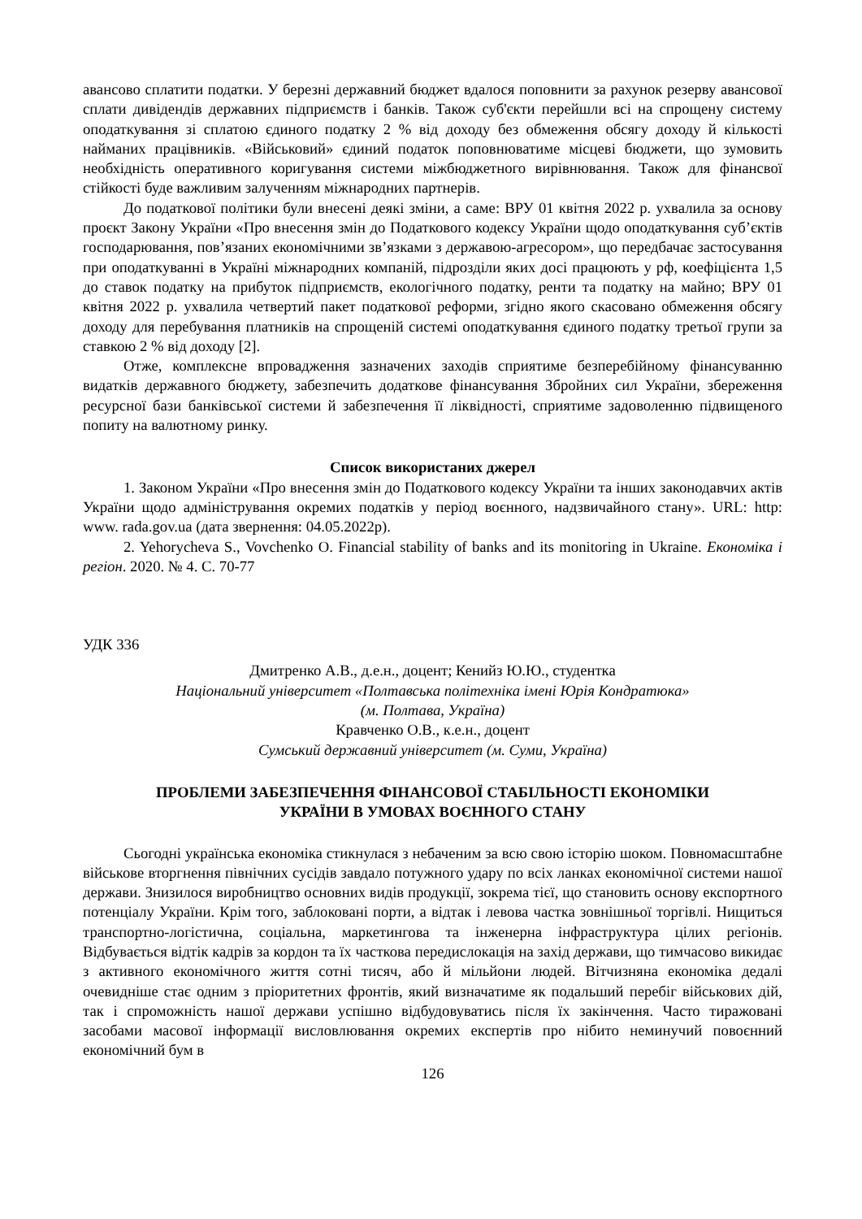авансово сплатити податки. У березні державний бюджет вдалося поповнити за рахунок резерву авансової сплати дивідендів державних підприємств і банків. Також суб'єкти перейшли всі на спрощену систему оподаткування зі сплатою єдиного податку 2 % від доходу без обмеження обсягу доходу й кількості найманих працівників. «Військовий» єдиний податок поповнюватиме місцеві бюджети, що зумовить необхідність оперативного коригування системи міжбюджетного вирівнювання. Також для фінансвої стійкості буде важливим залученням міжнародних партнерів.
До податкової політики були внесені деякі зміни, а саме: ВРУ 01 квітня 2022 р. ухвалила за основу проєкт Закону України «Про внесення змін до Податкового кодексу України щодо оподаткування суб’єктів господарювання, пов’язаних економічними зв’язками з державою-агресором», що передбачає застосування при оподаткуванні в Україні міжнародних компаній, підрозділи яких досі працюють у рф, коефіцієнта 1,5 до ставок податку на прибуток підприємств, екологічного податку, ренти та податку на майно; ВРУ 01 квітня 2022 р. ухвалила четвертий пакет податкової реформи, згідно якого скасовано обмеження обсягу доходу для перебування платників на спрощеній системі оподаткування єдиного податку третьої групи за ставкою 2 % від доходу [2].
Отже, комплексне впровадження зазначених заходів сприятиме безперебійному фінансуванню видатків державного бюджету, забезпечить додаткове фінансування Збройних сил України, збереження ресурсної бази банківської системи й забезпечення її ліквідності, сприятиме задоволенню підвищеного попиту на валютному ринку.
Список використаних джерел
1. Законом України «Про внесення змін до Податкового кодексу України та інших законодавчих актів України щодо адміністрування окремих податків у період воєнного, надзвичайного стану». URL: http: www. rada.gov.ua (дата звернення: 04.05.2022р).
2. Yehorycheva S., Vovchenko O. Financial stability of banks and its monitoring in Ukraine. Економіка і регіон. 2020. № 4. С. 70-77
УДК 336
Дмитренко А.В., д.е.н., доцент; Кенийз Ю.Ю., студентка
Національний університет «Полтавська політехніка імені Юрія Кондратюка»
(м. Полтава, Україна)
Кравченко О.В., к.е.н., доцент
Сумський державний університет (м. Суми, Україна)
ПРОБЛЕМИ ЗАБЕЗПЕЧЕННЯ ФІНАНСОВОЇ СТАБІЛЬНОСТІ ЕКОНОМІКИ
УКРАЇНИ В УМОВАХ ВОЄННОГО СТАНУ
Сьогодні українська економіка стикнулася з небаченим за всю свою історію шоком. Повномасштабне військове вторгнення північних сусідів завдало потужного удару по всіх ланках економічної системи нашої держави. Знизилося виробництво основних видів продукції, зокрема тієї, що становить основу експортного потенціалу України. Крім того, заблоковані порти, а відтак і левова частка зовнішньої торгівлі. Нищиться транспортно-логістична, соціальна, маркетингова та інженерна інфраструктура цілих регіонів. Відбувається відтік кадрів за кордон та їх часткова передислокація на захід держави, що тимчасово викидає з активного економічного життя сотні тисяч, або й мільйони людей. Вітчизняна економіка дедалі очевидніше стає одним з пріоритетних фронтів, який визначатиме як подальший перебіг військових дій, так і спроможність нашої держави успішно відбудовуватись після їх закінчення. Часто тиражовані засобами масової інформації висловлювання окремих експертів про нібито неминучий повоєнний економічний бум в
126